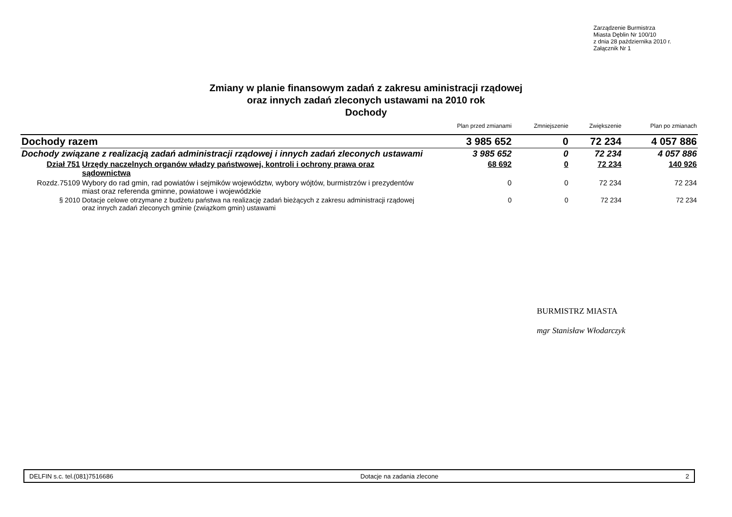Zarządzenie Burmistrza
Miasta Dęblin Nr 100/10
z dnia 28 października 2010 r.
Załącznik Nr 1
Zmiany w planie finansowym zadań z zakresu aministracji rządowej
oraz innych zadań zleconych ustawami na 2010 rok
Dochody
| | | Plan przed zmianami | Zmniejszenie | Zwiększenie | Plan po zmianach |
| --- | --- | --- | --- | --- | --- |
| Dochody razem | | 3 985 652 | 0 | 72 234 | 4 057 886 |
| Dochody związane z realizacją zadań administracji rządowej i innych zadań zleconych ustawami | | 3 985 652 | 0 | 72 234 | 4 057 886 |
| Dział 751 | Urzędy naczelnych organów władzy państwowej, kontroli i ochrony prawa oraz sądownictwa | 68 692 | 0 | 72 234 | 140 926 |
| Rozdz.75109 | Wybory do rad gmin, rad powiatów i sejmików województw, wybory wójtów, burmistrzów i prezydentów miast oraz referenda gminne, powiatowe i wojewódzkie | 0 | 0 | 72 234 | 72 234 |
| § 2010 | Dotacje celowe otrzymane z budżetu państwa na realizację zadań bieżących z zakresu administracji rządowej oraz innych zadań zleconych gminie (związkom gmin) ustawami | 0 | 0 | 72 234 | 72 234 |
BURMISTRZ MIASTA
mgr Stanisław Włodarczyk
DELFIN s.c. tel.(081)7516686 Dotacje na zadania zlecone 2